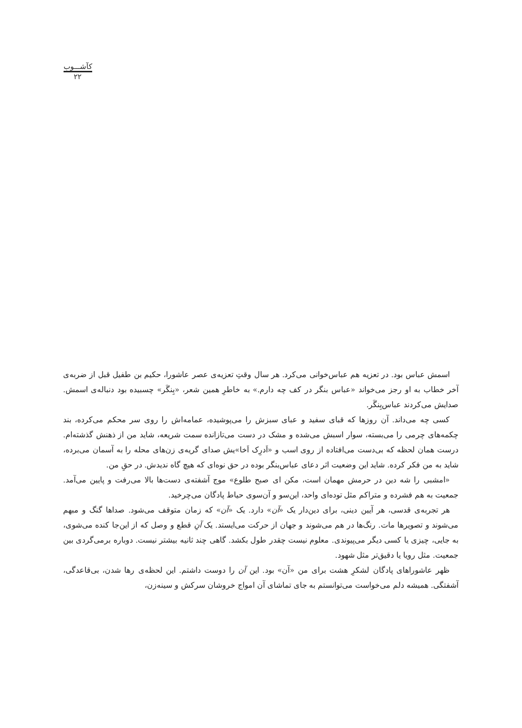کآشـــوب
۲۲
اسمش عباس بود. در تعزیه هم عباس‌خوانی می‌کرد. هر سال وقتِ تعزیه‌ی عصر عاشورا، حکیم بن طفیل قبل از ضربه‌ی آخر خطاب به او رجز می‌خواند «عباس بنگر در کف چه دارم.» به خاطرِ همین شعر، «بِنگَر» چسبیده بود دنباله‌ی اسمش. صدایش می‌کردند عباس‌بِنگَر.
کسی چه می‌داند. آن روزها که قبای سفید و عبای سبزش را می‌پوشیده، عمامه‌اش را روی سر محکم می‌کرده، بند چکمه‌های چرمی را می‌بسته، سوار اسبش می‌شده و مشک در دست می‌تازانده سمت شریعه، شاید من از ذهنش گذشته‌ام. درست همان لحظه که بی‌دست می‌افتاده از روی اسب و «اَدرِک اَخا»یش صدای گریه‌ی زن‌های محله را به آسمان می‌برده، شاید به من فکر کرده. شاید این وضعیت اثر دعای عباس‌بنگر بوده در حق نوه‌ای که هیچ گاه ندیدش. در حقِ من.
«امشبی را شه دین در حرمش مهمان است، مکن ای صبح طلوع» موج آشفته‌ی دست‌ها بالا می‌رفت و پایین می‌آمد. جمعیت به هم فشرده و متراکم مثل توده‌ای واحد، این‌سو و آن‌سوی حیاط پادگان می‌چرخید.
هر تجربه‌ی قدسی، هر آیین دینی، برای دین‌دار یک «آن» دارد. یک «آن» که زمان متوقف می‌شود. صداها گنگ و مبهم می‌شوند و تصویرها مات. رنگ‌ها در هم می‌شوند و جهان از حرکت می‌ایستد. یک آنِ قطع و وصل که از این‌جا کنده می‌شوی، به جایی، چیزی یا کسی دیگر می‌پیوندی. معلوم نیست چقدر طول بکشد. گاهی چند ثانیه بیشتر نیست. دوباره برمی‌گردی بین جمعیت. مثل رویا یا دقیق‌تر مثل شهود.
ظهر عاشوراهای پادگان لشکرِ هشت برای من «آن» بود. این آن را دوست داشتم. این لحظه‌ی رها شدن، بی‌قاعدگی، آشفتگی. همیشه دلم می‌خواست می‌توانستم به جای تماشای آن امواج خروشان سرکش و سینه‌زن،